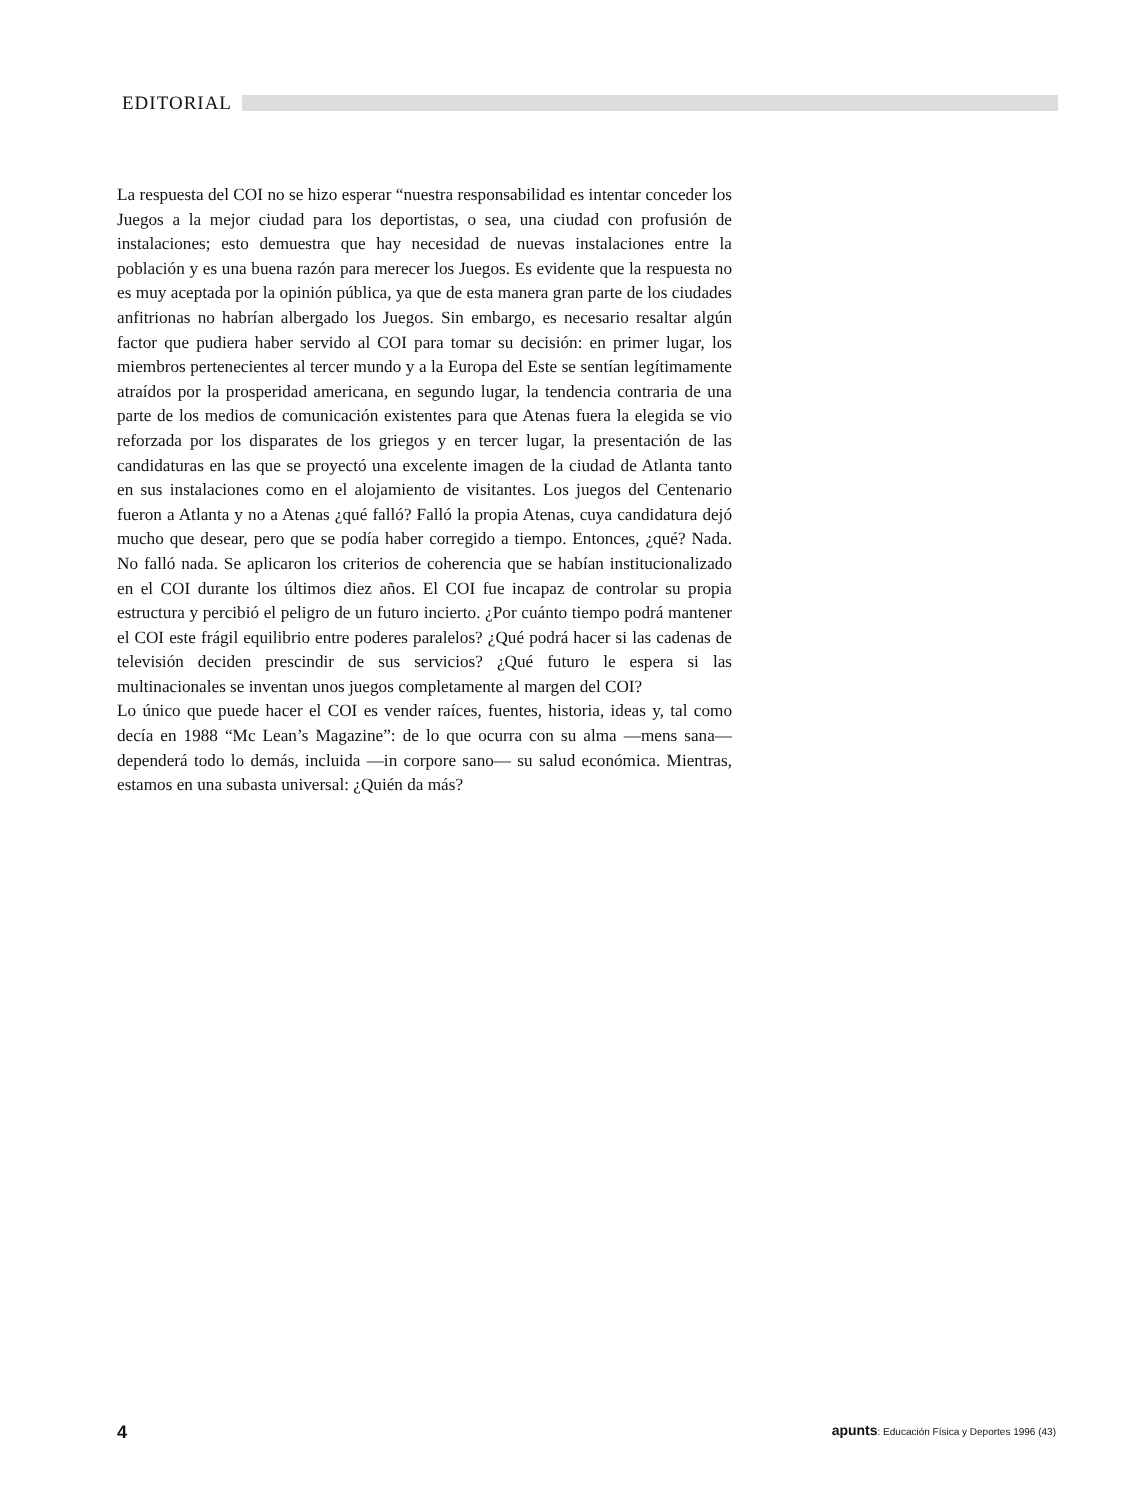EDITORIAL
La respuesta del COI no se hizo esperar “nuestra responsabilidad es intentar conceder los Juegos a la mejor ciudad para los deportistas, o sea, una ciudad con profusión de instalaciones; esto demuestra que hay necesidad de nuevas instalaciones entre la población y es una buena razón para merecer los Juegos. Es evidente que la respuesta no es muy aceptada por la opinión pública, ya que de esta manera gran parte de los ciudades anfitrionas no habrían albergado los Juegos. Sin embargo, es necesario resaltar algún factor que pudiera haber servido al COI para tomar su decisión: en primer lugar, los miembros pertenecientes al tercer mundo y a la Europa del Este se sentían legítimamente atraídos por la prosperidad americana, en segundo lugar, la tendencia contraria de una parte de los medios de comunicación existentes para que Atenas fuera la elegida se vio reforzada por los disparates de los griegos y en tercer lugar, la presentación de las candidaturas en las que se proyectó una excelente imagen de la ciudad de Atlanta tanto en sus instalaciones como en el alojamiento de visitantes. Los juegos del Centenario fueron a Atlanta y no a Atenas ¿qué falló? Falló la propia Atenas, cuya candidatura dejó mucho que desear, pero que se podía haber corregido a tiempo. Entonces, ¿qué? Nada. No falló nada. Se aplicaron los criterios de coherencia que se habían institucionalizado en el COI durante los últimos diez años. El COI fue incapaz de controlar su propia estructura y percibió el peligro de un futuro incierto. ¿Por cuánto tiempo podrá mantener el COI este frágil equilibrio entre poderes paralelos? ¿Qué podrá hacer si las cadenas de televisión deciden prescindir de sus servicios? ¿Qué futuro le espera si las multinacionales se inventan unos juegos completamente al margen del COI?
Lo único que puede hacer el COI es vender raíces, fuentes, historia, ideas y, tal como decía en 1988 “Mc Lean’s Magazine”: de lo que ocurra con su alma —mens sana— dependerá todo lo demás, incluida —in corpore sano— su salud económica. Mientras, estamos en una subasta universal: ¿Quién da más?
4 apunts: Educación Física y Deportes 1996 (43)